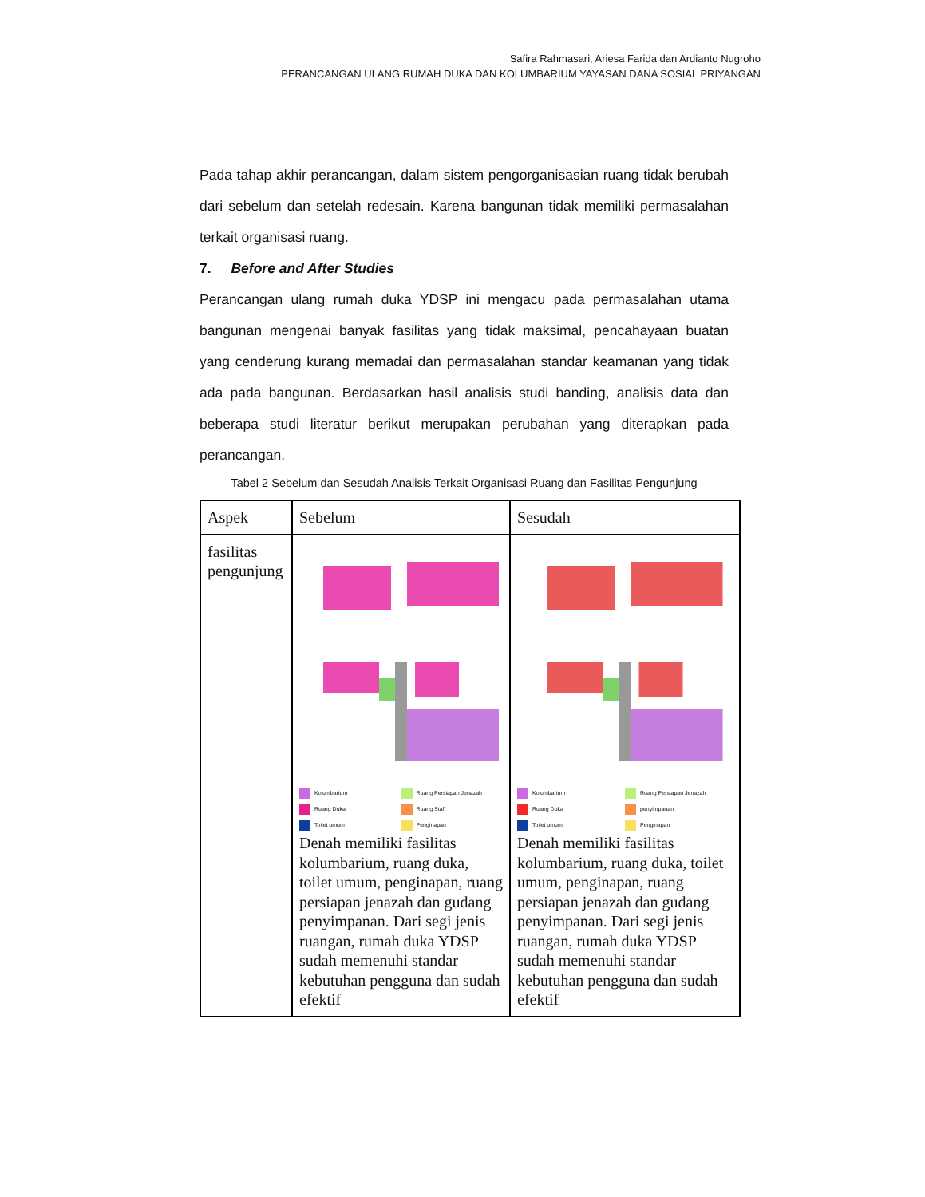Safira Rahmasari, Ariesa Farida dan Ardianto Nugroho
PERANCANGAN ULANG RUMAH DUKA DAN KOLUMBARIUM YAYASAN DANA SOSIAL PRIYANGAN
Pada tahap akhir perancangan, dalam sistem pengorganisasian ruang tidak berubah dari sebelum dan setelah redesain. Karena bangunan tidak memiliki permasalahan terkait organisasi ruang.
7. Before and After Studies
Perancangan ulang rumah duka YDSP ini mengacu pada permasalahan utama bangunan mengenai banyak fasilitas yang tidak maksimal, pencahayaan buatan yang cenderung kurang memadai dan permasalahan standar keamanan yang tidak ada pada bangunan. Berdasarkan hasil analisis studi banding, analisis data dan beberapa studi literatur berikut merupakan perubahan yang diterapkan pada perancangan.
Tabel 2 Sebelum dan Sesudah Analisis Terkait Organisasi Ruang dan Fasilitas Pengunjung
| Aspek | Sebelum | Sesudah |
| --- | --- | --- |
| fasilitas pengunjung | Kolumbarium Ruang Persiapan Jenazah Ruang Duka Ruang Staff Toilet umum Penginapan Denah memiliki fasilitas kolumbarium, ruang duka, toilet umum, penginapan, ruang persiapan jenazah dan gudang penyimpanan. Dari segi jenis ruangan, rumah duka YDSP sudah memenuhi standar kebutuhan pengguna dan sudah efektif | Kolumbarium Ruang Persiapan Jenazah Ruang Duka penyimpanan Toilet umum Penginapan Denah memiliki fasilitas kolumbarium, ruang duka, toilet umum, penginapan, ruang persiapan jenazah dan gudang penyimpanan. Dari segi jenis ruangan, rumah duka YDSP sudah memenuhi standar kebutuhan pengguna dan sudah efektif |